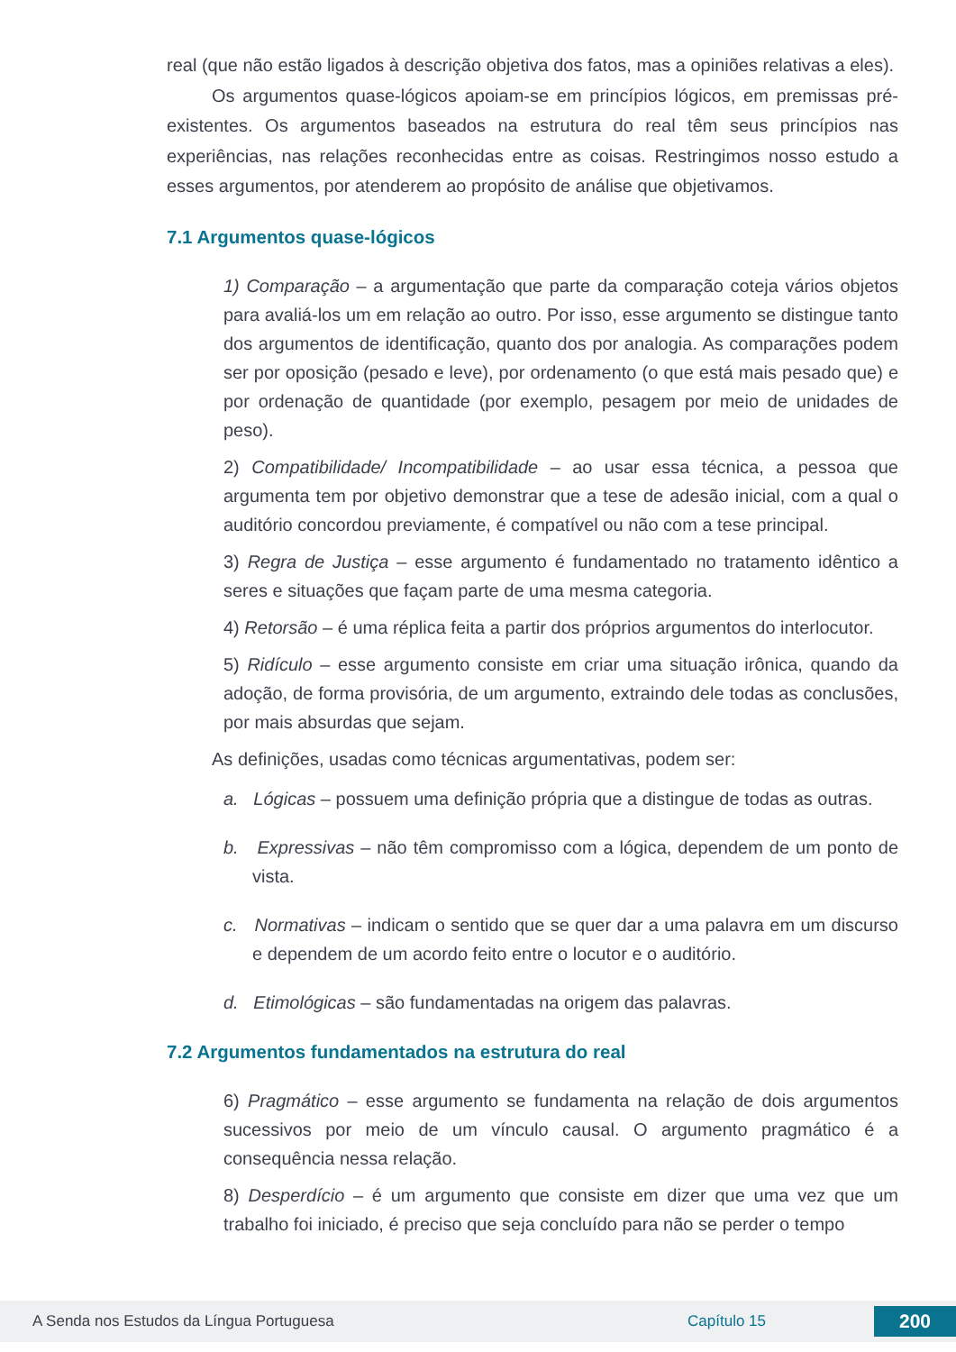real (que não estão ligados à descrição objetiva dos fatos, mas a opiniões relativas a eles).
Os argumentos quase-lógicos apoiam-se em princípios lógicos, em premissas pré-existentes. Os argumentos baseados na estrutura do real têm seus princípios nas experiências, nas relações reconhecidas entre as coisas. Restringimos nosso estudo a esses argumentos, por atenderem ao propósito de análise que objetivamos.
7.1 Argumentos quase-lógicos
1) Comparação – a argumentação que parte da comparação coteja vários objetos para avaliá-los um em relação ao outro. Por isso, esse argumento se distingue tanto dos argumentos de identificação, quanto dos por analogia. As comparações podem ser por oposição (pesado e leve), por ordenamento (o que está mais pesado que) e por ordenação de quantidade (por exemplo, pesagem por meio de unidades de peso).
2) Compatibilidade/ Incompatibilidade – ao usar essa técnica, a pessoa que argumenta tem por objetivo demonstrar que a tese de adesão inicial, com a qual o auditório concordou previamente, é compatível ou não com a tese principal.
3) Regra de Justiça – esse argumento é fundamentado no tratamento idêntico a seres e situações que façam parte de uma mesma categoria.
4) Retorsão – é uma réplica feita a partir dos próprios argumentos do interlocutor.
5) Ridículo – esse argumento consiste em criar uma situação irônica, quando da adoção, de forma provisória, de um argumento, extraindo dele todas as conclusões, por mais absurdas que sejam.
As definições, usadas como técnicas argumentativas, podem ser:
a. Lógicas – possuem uma definição própria que a distingue de todas as outras.
b. Expressivas – não têm compromisso com a lógica, dependem de um ponto de vista.
c. Normativas – indicam o sentido que se quer dar a uma palavra em um discurso e dependem de um acordo feito entre o locutor e o auditório.
d. Etimológicas – são fundamentadas na origem das palavras.
7.2 Argumentos fundamentados na estrutura do real
6) Pragmático – esse argumento se fundamenta na relação de dois argumentos sucessivos por meio de um vínculo causal. O argumento pragmático é a consequência nessa relação.
8) Desperdício – é um argumento que consiste em dizer que uma vez que um trabalho foi iniciado, é preciso que seja concluído para não se perder o tempo
A Senda nos Estudos da Língua Portuguesa Capítulo 15 200